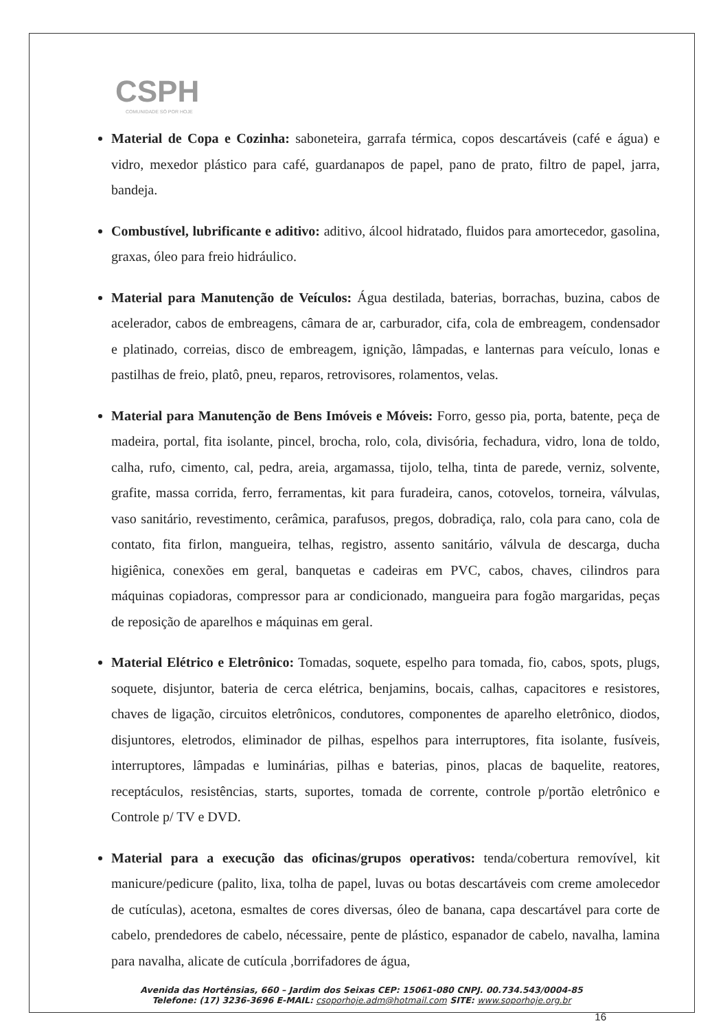CSPH
COMUNIDADE SÓ POR HOJE
Material de Copa e Cozinha: saboneteira, garrafa térmica, copos descartáveis (café e água) e vidro, mexedor plástico para café, guardanapos de papel, pano de prato, filtro de papel, jarra, bandeja.
Combustível, lubrificante e aditivo: aditivo, álcool hidratado, fluidos para amortecedor, gasolina, graxas, óleo para freio hidráulico.
Material para Manutenção de Veículos: Água destilada, baterias, borrachas, buzina, cabos de acelerador, cabos de embreagens, câmara de ar, carburador, cifa, cola de embreagem, condensador e platinado, correias, disco de embreagem, ignição, lâmpadas, e lanternas para veículo, lonas e pastilhas de freio, platô, pneu, reparos, retrovisores, rolamentos, velas.
Material para Manutenção de Bens Imóveis e Móveis: Forro, gesso pia, porta, batente, peça de madeira, portal, fita isolante, pincel, brocha, rolo, cola, divisória, fechadura, vidro, lona de toldo, calha, rufo, cimento, cal, pedra, areia, argamassa, tijolo, telha, tinta de parede, verniz, solvente, grafite, massa corrida, ferro, ferramentas, kit para furadeira, canos, cotovelos, torneira, válvulas, vaso sanitário, revestimento, cerâmica, parafusos, pregos, dobradiça, ralo, cola para cano, cola de contato, fita firlon, mangueira, telhas, registro, assento sanitário, válvula de descarga, ducha higiênica, conexões em geral, banquetas e cadeiras em PVC, cabos, chaves, cilindros para máquinas copiadoras, compressor para ar condicionado, mangueira para fogão margaridas, peças de reposição de aparelhos e máquinas em geral.
Material Elétrico e Eletrônico: Tomadas, soquete, espelho para tomada, fio, cabos, spots, plugs, soquete, disjuntor, bateria de cerca elétrica, benjamins, bocais, calhas, capacitores e resistores, chaves de ligação, circuitos eletrônicos, condutores, componentes de aparelho eletrônico, diodos, disjuntores, eletrodos, eliminador de pilhas, espelhos para interruptores, fita isolante, fusíveis, interruptores, lâmpadas e luminárias, pilhas e baterias, pinos, placas de baquelite, reatores, receptáculos, resistências, starts, suportes, tomada de corrente, controle p/portão eletrônico e Controle p/ TV e DVD.
Material para a execução das oficinas/grupos operativos: tenda/cobertura removível, kit manicure/pedicure (palito, lixa, tolha de papel, luvas ou botas descartáveis com creme amolecedor de cutículas), acetona, esmaltes de cores diversas, óleo de banana, capa descartável para corte de cabelo, prendedores de cabelo, nécessaire, pente de plástico, espanador de cabelo, navalha, lamina para navalha, alicate de cutícula ,borrifadores de água,
Avenida das Hortênsias, 660 – Jardim dos Seixas CEP: 15061-080 CNPJ. 00.734.543/0004-85
Telefone: (17) 3236-3696 E-MAIL: csoporhoje.adm@hotmail.com SITE: www.soporhoje.org.br
16